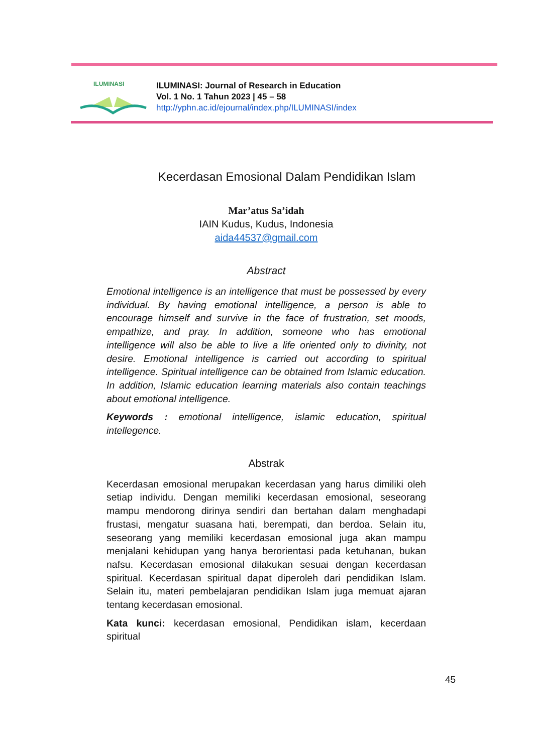ILUMINASI
ILUMINASI: Journal of Research in Education
Vol. 1 No. 1 Tahun 2023 | 45 – 58
http://yphn.ac.id/ejournal/index.php/ILUMINASI/index
Kecerdasan Emosional Dalam Pendidikan Islam
Mar’atus Sa’idah
IAIN Kudus, Kudus, Indonesia
aida44537@gmail.com
Abstract
Emotional intelligence is an intelligence that must be possessed by every individual. By having emotional intelligence, a person is able to encourage himself and survive in the face of frustration, set moods, empathize, and pray. In addition, someone who has emotional intelligence will also be able to live a life oriented only to divinity, not desire. Emotional intelligence is carried out according to spiritual intelligence. Spiritual intelligence can be obtained from Islamic education. In addition, Islamic education learning materials also contain teachings about emotional intelligence.
Keywords : emotional intelligence, islamic education, spiritual intellegence.
Abstrak
Kecerdasan emosional merupakan kecerdasan yang harus dimiliki oleh setiap individu. Dengan memiliki kecerdasan emosional, seseorang mampu mendorong dirinya sendiri dan bertahan dalam menghadapi frustasi, mengatur suasana hati, berempati, dan berdoa. Selain itu, seseorang yang memiliki kecerdasan emosional juga akan mampu menjalani kehidupan yang hanya berorientasi pada ketuhanan, bukan nafsu. Kecerdasan emosional dilakukan sesuai dengan kecerdasan spiritual. Kecerdasan spiritual dapat diperoleh dari pendidikan Islam. Selain itu, materi pembelajaran pendidikan Islam juga memuat ajaran tentang kecerdasan emosional.
Kata kunci: kecerdasan emosional, Pendidikan islam, kecerdaan spiritual
45